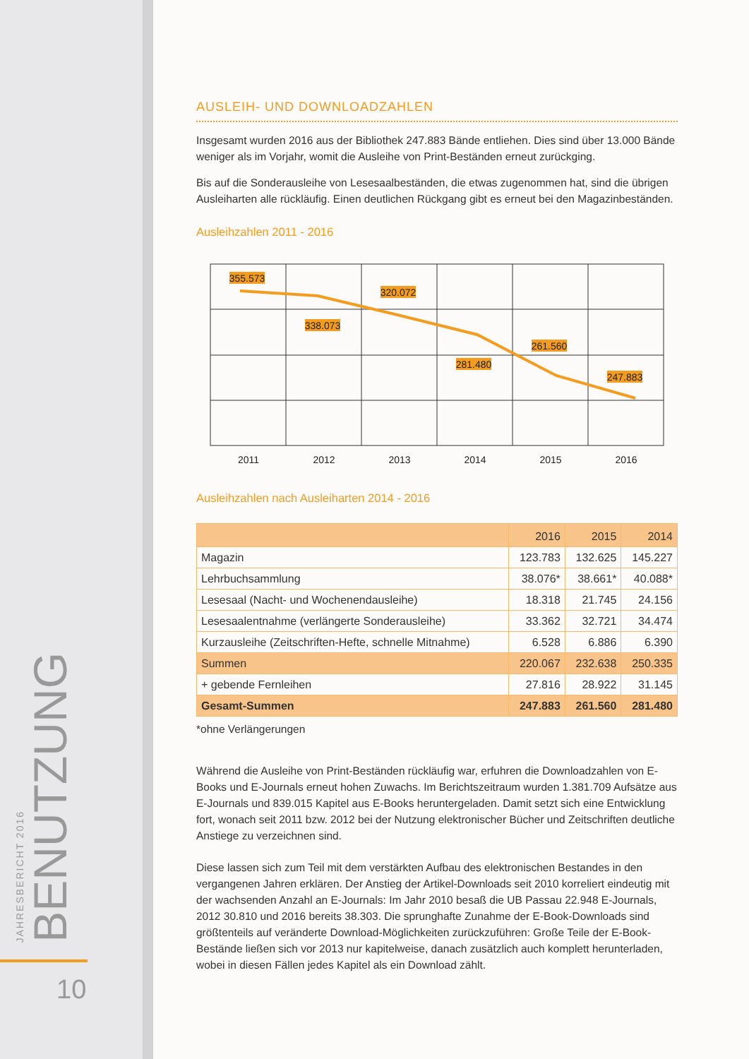JAHRESBERICHT 2016
BENUTZUNG
10
AUSLEIH- UND DOWNLOADZAHLEN
Insgesamt wurden 2016 aus der Bibliothek 247.883 Bände entliehen. Dies sind über 13.000 Bände weniger als im Vorjahr, womit die Ausleihe von Print-Beständen erneut zurückging.
Bis auf die Sonderausleihe von Lesesaalbeständen, die etwas zugenommen hat, sind die übrigen Ausleiharten alle rückläufig. Einen deutlichen Rückgang gibt es erneut bei den Magazinbeständen.
Ausleihzahlen 2011 - 2016
355.573
338.073
320.072
281.480
261.560
247.883
2011
2012
2013
2014
2015
2016
Ausleihzahlen nach Ausleiharten 2014 - 2016
| | 2016 | 2015 | 2014 |
| --- | --- | --- | --- |
| Magazin | 123.783 | 132.625 | 145.227 |
| Lehrbuchsammlung | 38.076* | 38.661* | 40.088* |
| Lesesaal (Nacht- und Wochenendausleihe) | 18.318 | 21.745 | 24.156 |
| Lesesaalentnahme (verlängerte Sonderausleihe) | 33.362 | 32.721 | 34.474 |
| Kurzausleihe (Zeitschriften-Hefte, schnelle Mitnahme) | 6.528 | 6.886 | 6.390 |
| Summen | 220.067 | 232.638 | 250.335 |
| + gebende Fernleihen | 27.816 | 28.922 | 31.145 |
| Gesamt-Summen | 247.883 | 261.560 | 281.480 |
*ohne Verlängerungen
Während die Ausleihe von Print-Beständen rückläufig war, erfuhren die Downloadzahlen von E-Books und E-Journals erneut hohen Zuwachs. Im Berichtszeitraum wurden 1.381.709 Aufsätze aus E-Journals und 839.015 Kapitel aus E-Books heruntergeladen. Damit setzt sich eine Entwicklung fort, wonach seit 2011 bzw. 2012 bei der Nutzung elektronischer Bücher und Zeitschriften deutliche Anstiege zu verzeichnen sind.
Diese lassen sich zum Teil mit dem verstärkten Aufbau des elektronischen Bestandes in den vergangenen Jahren erklären. Der Anstieg der Artikel-Downloads seit 2010 korreliert eindeutig mit der wachsenden Anzahl an E-Journals: Im Jahr 2010 besaß die UB Passau 22.948 E-Journals, 2012 30.810 und 2016 bereits 38.303. Die sprunghafte Zunahme der E-Book-Downloads sind größtenteils auf veränderte Download-Möglichkeiten zurückzuführen: Große Teile der E-Book-Bestände ließen sich vor 2013 nur kapitelweise, danach zusätzlich auch komplett herunterladen, wobei in diesen Fällen jedes Kapitel als ein Download zählt.